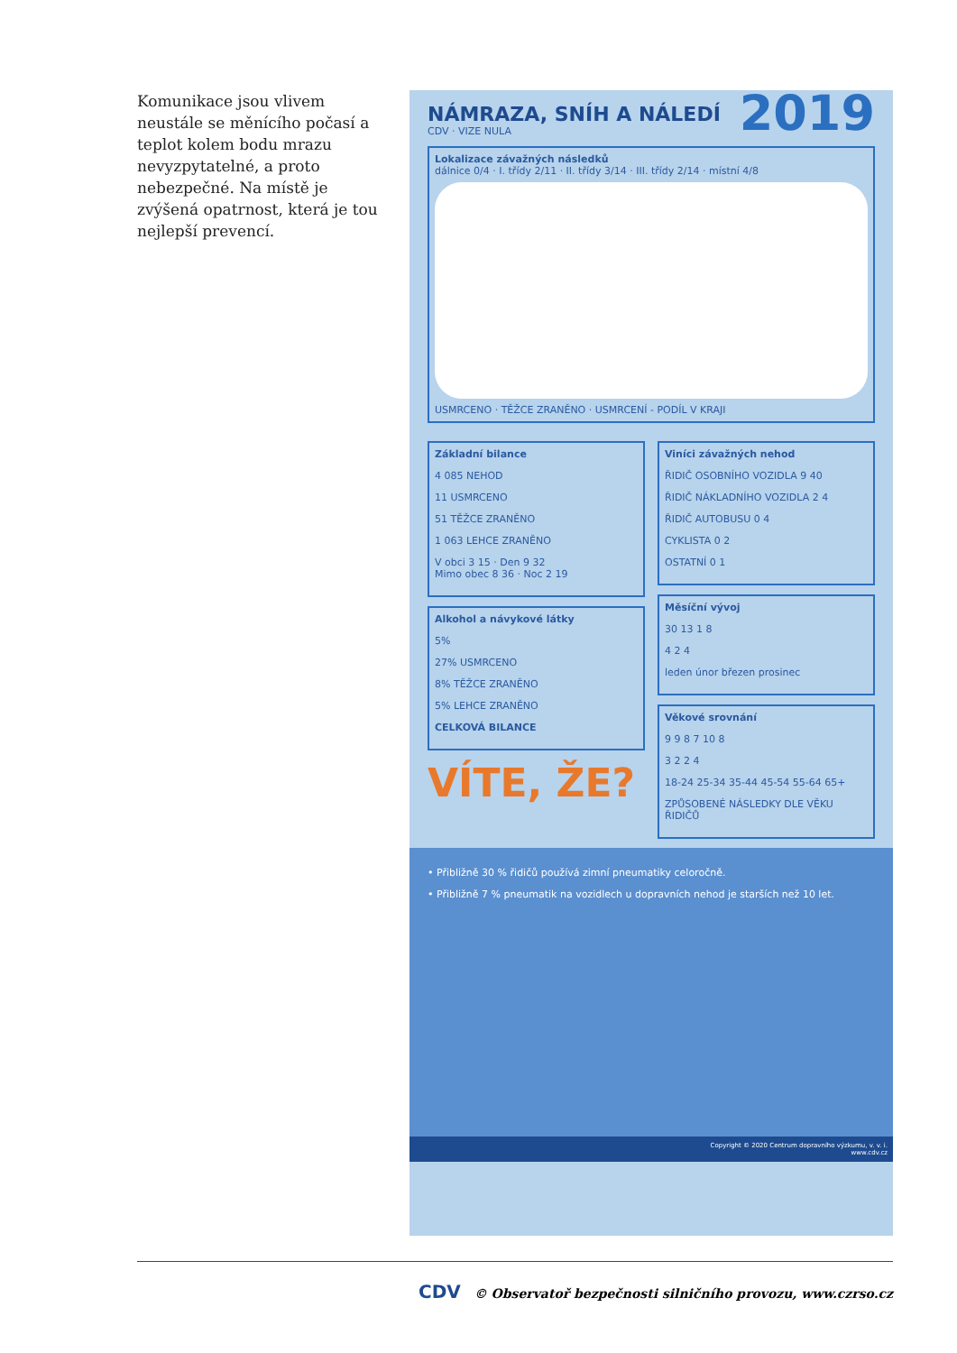Komunikace jsou vlivem neustále se měnícího počasí a teplot kolem bodu mrazu nevyzpytatelné, a proto nebezpečné. Na místě je zvýšená opatrnost, která je tou nejlepší prevencí.
2019
NÁMRAZA, SNÍH A NÁLEDÍ
CDV · VIZE NULA
Lokalizace závažných následků
dálnice 0/4 · I. třídy 2/11 · II. třídy 3/14 · III. třídy 2/14 · místní 4/8
USMRCENO · TĚŽCE ZRANĚNO · USMRCENÍ - PODÍL V KRAJI
Základní bilance
4 085 NEHOD
11 USMRCENO
51 TĚŽCE ZRANĚNO
1 063 LEHCE ZRANĚNO
V obci 3 15 · Den 9 32
Mimo obec 8 36 · Noc 2 19
Alkohol a návykové látky
5%
27% USMRCENO
8% TĚŽCE ZRANĚNO
5% LEHCE ZRANĚNO
CELKOVÁ BILANCE
VÍTE, ŽE?
Viníci závažných nehod
ŘIDIČ OSOBNÍHO VOZIDLA 9 40
ŘIDIČ NÁKLADNÍHO VOZIDLA 2 4
ŘIDIČ AUTOBUSU 0 4
CYKLISTA 0 2
OSTATNÍ 0 1
Měsíční vývoj
30 13 1 8
4 2 4
leden únor březen prosinec
Věkové srovnání
9 9 8 7 10 8
3 2 2 4
18-24 25-34 35-44 45-54 55-64 65+
ZPŮSOBENÉ NÁSLEDKY DLE VĚKU ŘIDIČŮ
• Přibližně 30 % řidičů používá zimní pneumatiky celoročně.
• Přibližně 7 % pneumatik na vozidlech u dopravních nehod je starších než 10 let.
Copyright © 2020 Centrum dopravního výzkumu, v. v. i.
www.cdv.cz
CDV © Observatoř bezpečnosti silničního provozu, www.czrso.cz